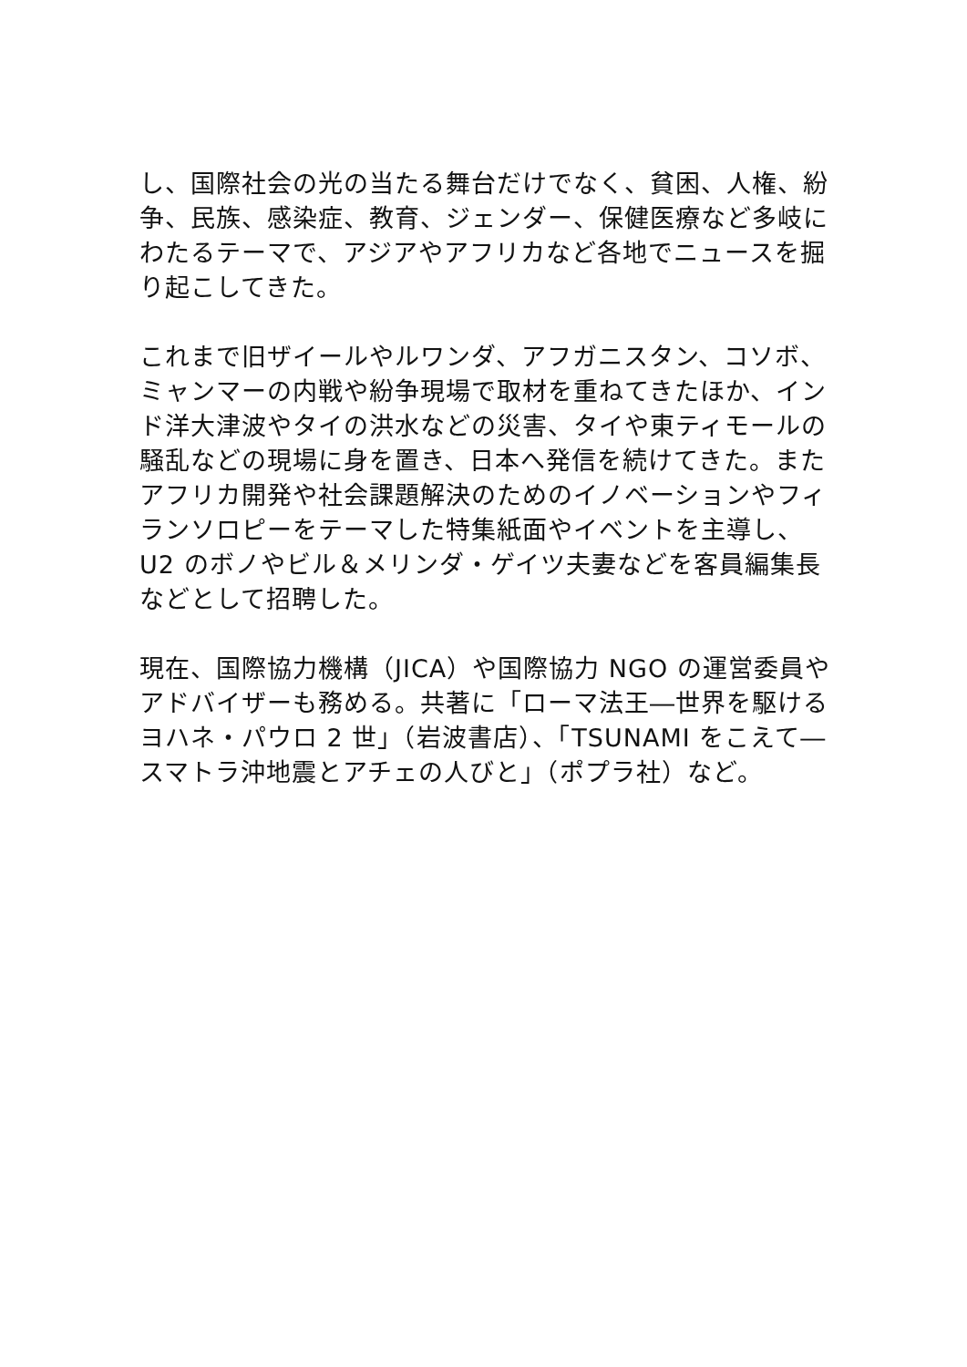し、国際社会の光の当たる舞台だけでなく、貧困、人権、紛争、民族、感染症、教育、ジェンダー、保健医療など多岐にわたるテーマで、アジアやアフリカなど各地でニュースを掘り起こしてきた。
これまで旧ザイールやルワンダ、アフガニスタン、コソボ、ミャンマーの内戦や紛争現場で取材を重ねてきたほか、インド洋大津波やタイの洪水などの災害、タイや東ティモールの騒乱などの現場に身を置き、日本へ発信を続けてきた。またアフリカ開発や社会課題解決のためのイノベーションやフィランソロピーをテーマした特集紙面やイベントを主導し、U2 のボノやビル＆メリンダ・ゲイツ夫妻などを客員編集長などとして招聘した。
現在、国際協力機構（JICA）や国際協力 NGO の運営委員やアドバイザーも務める。共著に「ローマ法王―世界を駆けるヨハネ・パウロ 2 世」（岩波書店）、「TSUNAMI をこえて―スマトラ沖地震とアチェの人びと」（ポプラ社）など。